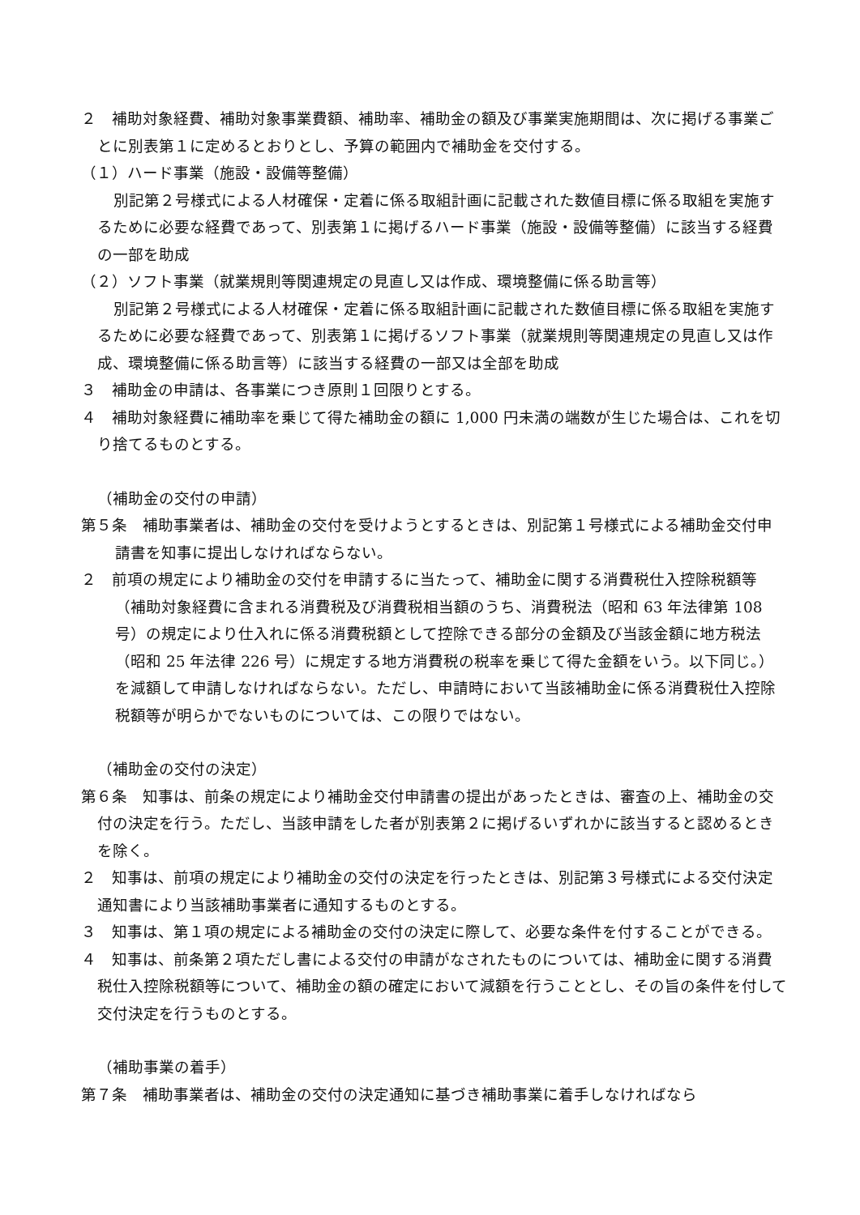２　補助対象経費、補助対象事業費額、補助率、補助金の額及び事業実施期間は、次に掲げる事業ごとに別表第１に定めるとおりとし、予算の範囲内で補助金を交付する。
（１）ハード事業（施設・設備等整備）
別記第２号様式による人材確保・定着に係る取組計画に記載された数値目標に係る取組を実施するために必要な経費であって、別表第１に掲げるハード事業（施設・設備等整備）に該当する経費の一部を助成
（２）ソフト事業（就業規則等関連規定の見直し又は作成、環境整備に係る助言等）
別記第２号様式による人材確保・定着に係る取組計画に記載された数値目標に係る取組を実施するために必要な経費であって、別表第１に掲げるソフト事業（就業規則等関連規定の見直し又は作成、環境整備に係る助言等）に該当する経費の一部又は全部を助成
３　補助金の申請は、各事業につき原則１回限りとする。
４　補助対象経費に補助率を乗じて得た補助金の額に 1,000 円未満の端数が生じた場合は、これを切り捨てるものとする。
（補助金の交付の申請）
第５条　補助事業者は、補助金の交付を受けようとするときは、別記第１号様式による補助金交付申請書を知事に提出しなければならない。
２　前項の規定により補助金の交付を申請するに当たって、補助金に関する消費税仕入控除税額等（補助対象経費に含まれる消費税及び消費税相当額のうち、消費税法（昭和 63 年法律第 108 号）の規定により仕入れに係る消費税額として控除できる部分の金額及び当該金額に地方税法（昭和 25 年法律 226 号）に規定する地方消費税の税率を乗じて得た金額をいう。以下同じ。）を減額して申請しなければならない。ただし、申請時において当該補助金に係る消費税仕入控除税額等が明らかでないものについては、この限りではない。
（補助金の交付の決定）
第６条　知事は、前条の規定により補助金交付申請書の提出があったときは、審査の上、補助金の交付の決定を行う。ただし、当該申請をした者が別表第２に掲げるいずれかに該当すると認めるときを除く。
２　知事は、前項の規定により補助金の交付の決定を行ったときは、別記第３号様式による交付決定通知書により当該補助事業者に通知するものとする。
３　知事は、第１項の規定による補助金の交付の決定に際して、必要な条件を付することができる。
４　知事は、前条第２項ただし書による交付の申請がなされたものについては、補助金に関する消費税仕入控除税額等について、補助金の額の確定において減額を行うこととし、その旨の条件を付して交付決定を行うものとする。
（補助事業の着手）
第７条　補助事業者は、補助金の交付の決定通知に基づき補助事業に着手しなければなら